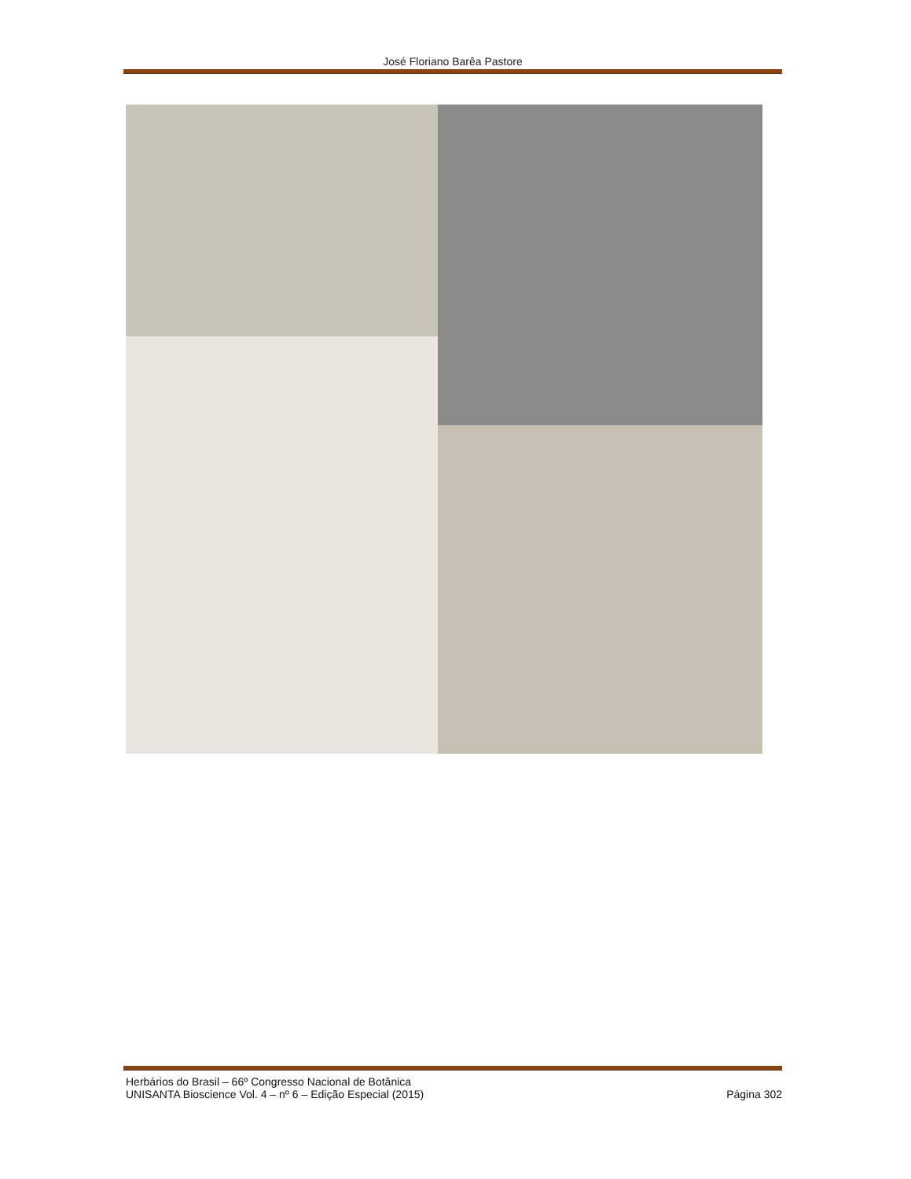José Floriano Barêa Pastore
Herbários do Brasil – 66º Congresso Nacional de Botânica
UNISANTA Bioscience Vol. 4 – nº 6 – Edição Especial (2015) Página 302